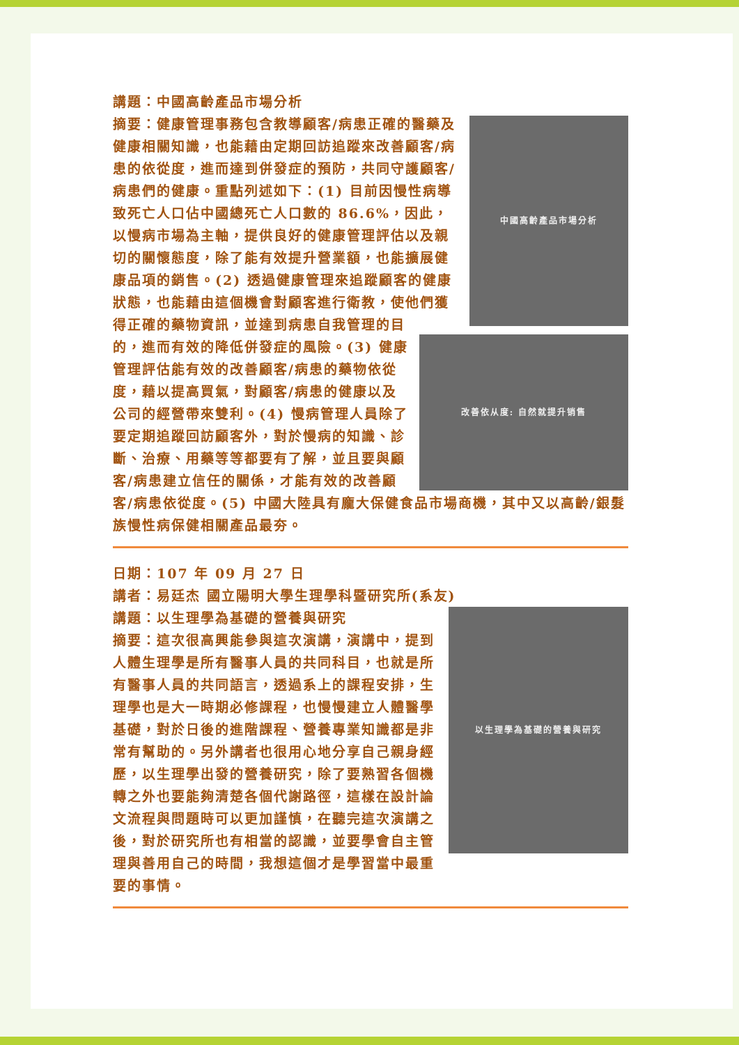講題：中國高齡產品市場分析
中國高齡產品市場分析
改善依从度: 自然就提升销售
摘要：健康管理事務包含教導顧客/病患正確的醫藥及健康相關知識，也能藉由定期回訪追蹤來改善顧客/病患的依從度，進而達到併發症的預防，共同守護顧客/病患們的健康。重點列述如下：(1) 目前因慢性病導致死亡人口佔中國總死亡人口數的 86.6%，因此，以慢病市場為主軸，提供良好的健康管理評估以及親切的關懷態度，除了能有效提升營業額，也能擴展健康品項的銷售。(2) 透過健康管理來追蹤顧客的健康狀態，也能藉由這個機會對顧客進行衛教，使他們獲得正確的藥物資訊，並達到病患自我管理的目的，進而有效的降低併發症的風險。(3) 健康管理評估能有效的改善顧客/病患的藥物依從度，藉以提高買氣，對顧客/病患的健康以及公司的經營帶來雙利。(4) 慢病管理人員除了要定期追蹤回訪顧客外，對於慢病的知識、診斷、治療、用藥等等都要有了解，並且要與顧客/病患建立信任的關係，才能有效的改善顧客/病患依從度。(5) 中國大陸具有龐大保健食品市場商機，其中又以高齡/銀髮族慢性病保健相關產品最夯。
日期：107 年 09 月 27 日
講者：易廷杰 國立陽明大學生理學科暨研究所(系友)
以生理學為基礎的營養與研究
講題：以生理學為基礎的營養與研究
摘要：這次很高興能參與這次演講，演講中，提到人體生理學是所有醫事人員的共同科目，也就是所有醫事人員的共同語言，透過系上的課程安排，生理學也是大一時期必修課程，也慢慢建立人體醫學基礎，對於日後的進階課程、營養專業知識都是非常有幫助的。另外講者也很用心地分享自己親身經歷，以生理學出發的營養研究，除了要熟習各個機轉之外也要能夠清楚各個代謝路徑，這樣在設計論文流程與問題時可以更加謹慎，在聽完這次演講之後，對於研究所也有相當的認識，並要學會自主管理與善用自己的時間，我想這個才是學習當中最重要的事情。